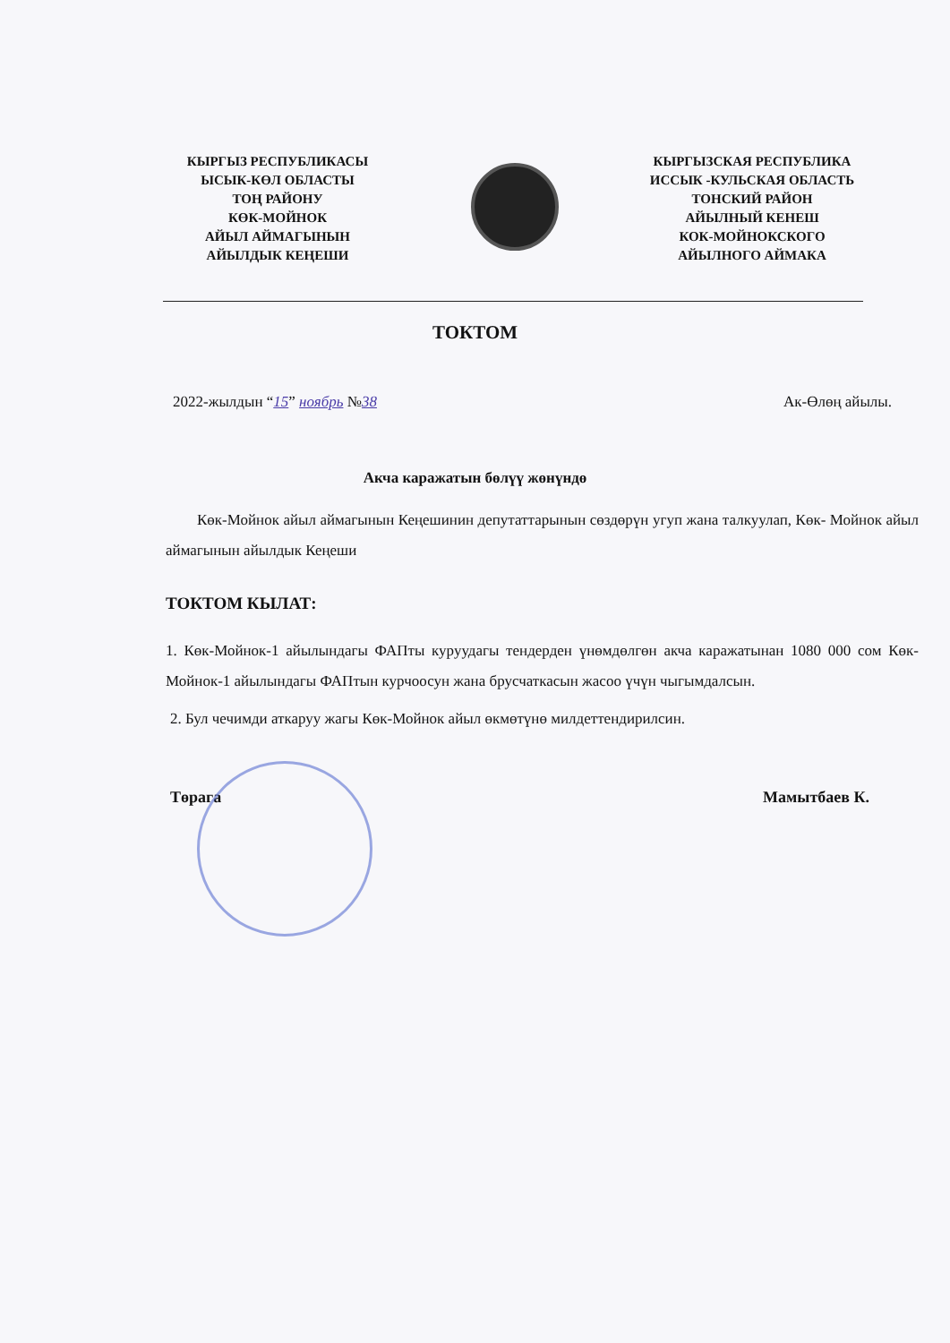КЫРГЫЗ РЕСПУБЛИКАСЫ
ЫСЫК-КӨЛ ОБЛАСТЫ
ТОҢ РАЙОНУ
КӨК-МОЙНОК
АЙЫЛ АЙМАГЫНЫН
АЙЫЛДЫК КЕҢЕШИ
КЫРГЫЗСКАЯ РЕСПУБЛИКА
ИССЫК -КУЛЬСКАЯ ОБЛАСТЬ
ТОНСКИЙ РАЙОН
АЙЫЛНЫЙ КЕНЕШ
КОК-МОЙНОКСКОГО
АЙЫЛНОГО АЙМАКА
ТОКТОМ
2022-жылдын “15” ноябрь №38 Ак-Өлөң айылы.
Акча каражатын бөлүү жөнүндө
Көк-Мойнок айыл аймагынын Кеңешинин депутаттарынын сөздөрүн угуп жана талкуулап, Көк- Мойнок айыл аймагынын айылдык Кеңеши
ТОКТОМ КЫЛАТ:
1. Көк-Мойнок-1 айылындагы ФАПты куруудагы тендерден үнөмдөлгөн акча каражатынан 1080 000 сом Көк-Мойнок-1 айылындагы ФАПтын курчоосун жана брусчаткасын жасоо үчүн чыгымдалсын.
2. Бул чечимди аткаруу жагы Көк-Мойнок айыл өкмөтүнө милдеттендирилсин.
Төрага Мамытбаев К.